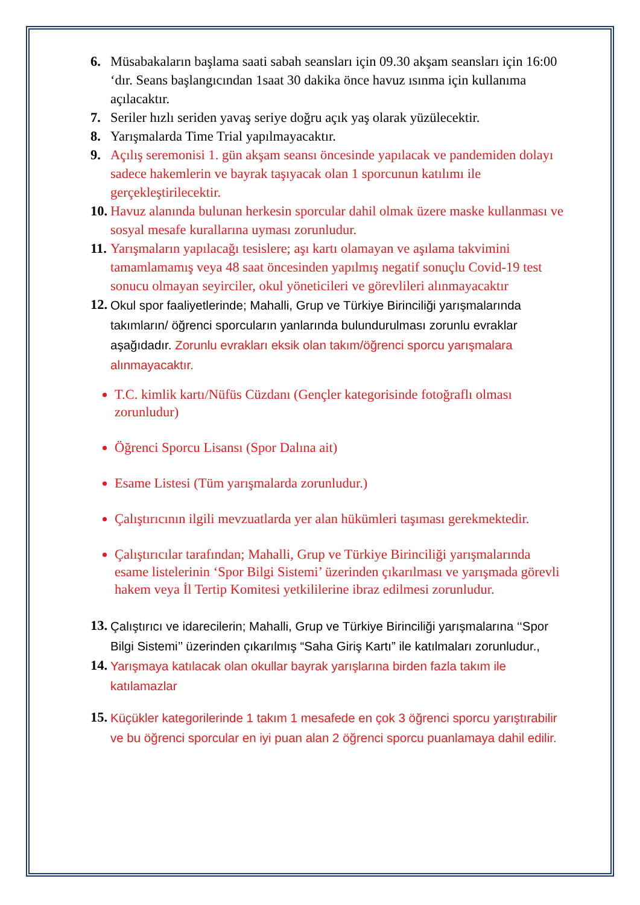6. Müsabakaların başlama saati sabah seansları için 09.30 akşam seansları için 16:00 ‘dır. Seans başlangıcından 1saat 30 dakika önce havuz ısınma için kullanıma açılacaktır.
7. Seriler hızlı seriden yavaş seriye doğru açık yaş olarak yüzülecektir.
8. Yarışmalarda Time Trial yapılmayacaktır.
9. Açılış seremonisi 1. gün akşam seansı öncesinde yapılacak ve pandemiden dolayı sadece hakemlerin ve bayrak taşıyacak olan 1 sporcunun katılımı ile gerçekleştirilecektir.
10. Havuz alanında bulunan herkesin sporcular dahil olmak üzere maske kullanması ve sosyal mesafe kurallarına uyması zorunludur.
11. Yarışmaların yapılacağı tesislere; aşı kartı olamayan ve aşılama takvimini tamamlamamış veya 48 saat öncesinden yapılmış negatif sonuçlu Covid-19 test sonucu olmayan seyirciler, okul yöneticileri ve görevlileri alınmayacaktır
12. Okul spor faaliyetlerinde; Mahalli, Grup ve Türkiye Birinciliği yarışmalarında takımların/ öğrenci sporcuların yanlarında bulundurulması zorunlu evraklar aşağıdadır. Zorunlu evrakları eksik olan takım/öğrenci sporcu yarışmalara alınmayacaktır.
T.C. kimlik kartı/Nüfüs Cüzdanı (Gençler kategorisinde fotoğraflı olması zorunludur)
Öğrenci Sporcu Lisansı (Spor Dalına ait)
Esame Listesi (Tüm yarışmalarda zorunludur.)
Çalıştırıcının ilgili mevzuatlarda yer alan hükümleri taşıması gerekmektedir.
Çalıştırıcılar tarafından; Mahalli, Grup ve Türkiye Birinciliği yarışmalarında esame listelerinin ‘Spor Bilgi Sistemi’ üzerinden çıkarılması ve yarışmada görevli hakem veya İl Tertip Komitesi yetkililerine ibraz edilmesi zorunludur.
13. Çalıştırıcı ve idarecilerin; Mahalli, Grup ve Türkiye Birinciliği yarışmalarına ‘‘Spor Bilgi Sistemi’’ üzerinden çıkarılmış “Saha Giriş Kartı” ile katılmaları zorunludur.,
14. Yarışmaya katılacak olan okullar bayrak yarışlarına birden fazla takım ile katılamazlar
15. Küçükler kategorilerinde 1 takım 1 mesafede en çok 3 öğrenci sporcu yarıştırabilir ve bu öğrenci sporcular en iyi puan alan 2 öğrenci sporcu puanlamaya dahil edilir.